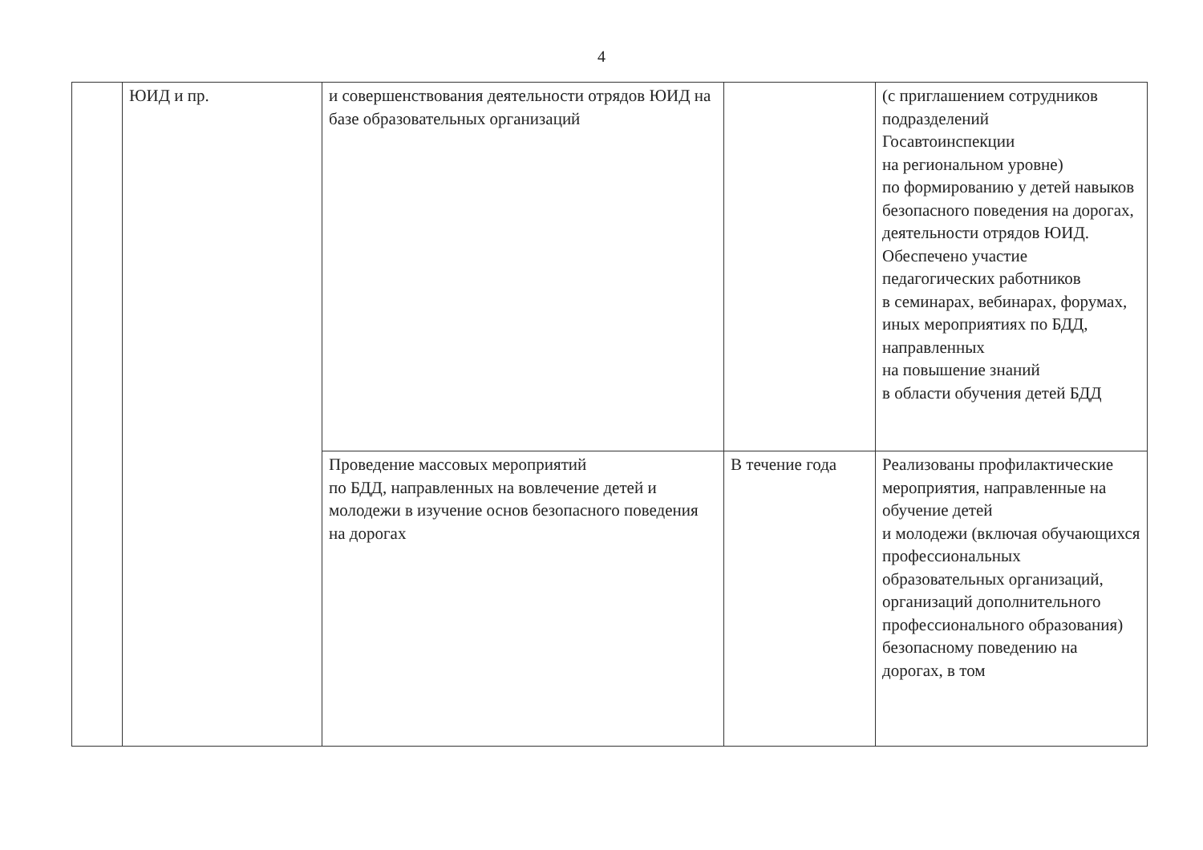4
| | ЮИД и пр. | и совершенствования деятельности отрядов ЮИД на базе образовательных организаций | | (с приглашением сотрудников подразделений Госавтоинспекции на региональном уровне) по формированию у детей навыков безопасного поведения на дорогах, деятельности отрядов ЮИД. Обеспечено участие педагогических работников в семинарах, вебинарах, форумах, иных мероприятиях по БДД, направленных на повышение знаний в области обучения детей БДД |
| | | Проведение массовых мероприятий по БДД, направленных на вовлечение детей и молодежи в изучение основ безопасного поведения на дорогах | В течение года | Реализованы профилактические мероприятия, направленные на обучение детей и молодежи (включая обучающихся профессиональных образовательных организаций, организаций дополнительного профессионального образования) безопасному поведению на дорогах, в том |